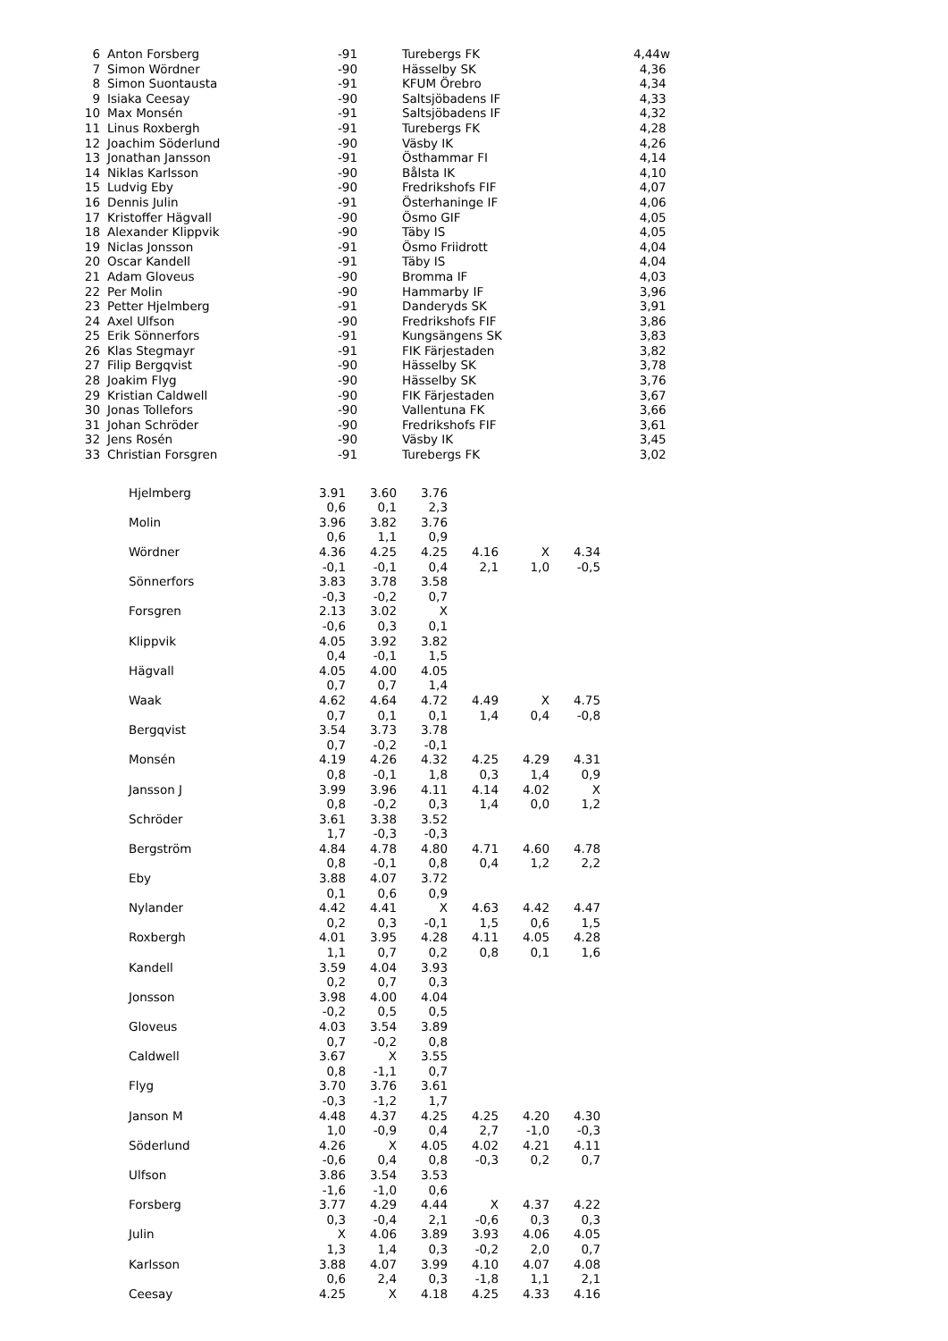| 6 | | Anton Forsberg | -91 | | Turebergs FK | 4,44w |
| 7 | | Simon Wördner | -90 | | Hässelby SK | 4,36 |
| 8 | | Simon Suontausta | -91 | | KFUM Örebro | 4,34 |
| 9 | | Isiaka Ceesay | -90 | | Saltsjöbadens IF | 4,33 |
| 10 | | Max Monsén | -91 | | Saltsjöbadens IF | 4,32 |
| 11 | | Linus Roxbergh | -91 | | Turebergs FK | 4,28 |
| 12 | | Joachim Söderlund | -90 | | Väsby IK | 4,26 |
| 13 | | Jonathan Jansson | -91 | | Östhammar FI | 4,14 |
| 14 | | Niklas Karlsson | -90 | | Bålsta IK | 4,10 |
| 15 | | Ludvig Eby | -90 | | Fredrikshofs FIF | 4,07 |
| 16 | | Dennis Julin | -91 | | Österhaninge IF | 4,06 |
| 17 | | Kristoffer Hägvall | -90 | | Ösmo GIF | 4,05 |
| 18 | | Alexander Klippvik | -90 | | Täby IS | 4,05 |
| 19 | | Niclas Jonsson | -91 | | Ösmo Friidrott | 4,04 |
| 20 | | Oscar Kandell | -91 | | Täby IS | 4,04 |
| 21 | | Adam Gloveus | -90 | | Bromma IF | 4,03 |
| 22 | | Per Molin | -90 | | Hammarby IF | 3,96 |
| 23 | | Petter Hjelmberg | -91 | | Danderyds SK | 3,91 |
| 24 | | Axel Ulfson | -90 | | Fredrikshofs FIF | 3,86 |
| 25 | | Erik Sönnerfors | -91 | | Kungsängens SK | 3,83 |
| 26 | | Klas Stegmayr | -91 | | FIK Färjestaden | 3,82 |
| 27 | | Filip Bergqvist | -90 | | Hässelby SK | 3,78 |
| 28 | | Joakim Flyg | -90 | | Hässelby SK | 3,76 |
| 29 | | Kristian Caldwell | -90 | | FIK Färjestaden | 3,67 |
| 30 | | Jonas Tollefors | -90 | | Vallentuna FK | 3,66 |
| 31 | | Johan Schröder | -90 | | Fredrikshofs FIF | 3,61 |
| 32 | | Jens Rosén | -90 | | Väsby IK | 3,45 |
| 33 | | Christian Forsgren | -91 | | Turebergs FK | 3,02 |
| Hjelmberg | 3.91 | 3.60 | 3.76 | | | |
| | 0,6 | 0,1 | 2,3 | | | |
| Molin | 3.96 | 3.82 | 3.76 | | | |
| | 0,6 | 1,1 | 0,9 | | | |
| Wördner | 4.36 | 4.25 | 4.25 | 4.16 | X | 4.34 |
| | -0,1 | -0,1 | 0,4 | 2,1 | 1,0 | -0,5 |
| Sönnerfors | 3.83 | 3.78 | 3.58 | | | |
| | -0,3 | -0,2 | 0,7 | | | |
| Forsgren | 2.13 | 3.02 | X | | | |
| | -0,6 | 0,3 | 0,1 | | | |
| Klippvik | 4.05 | 3.92 | 3.82 | | | |
| | 0,4 | -0,1 | 1,5 | | | |
| Hägvall | 4.05 | 4.00 | 4.05 | | | |
| | 0,7 | 0,7 | 1,4 | | | |
| Waak | 4.62 | 4.64 | 4.72 | 4.49 | X | 4.75 |
| | 0,7 | 0,1 | 0,1 | 1,4 | 0,4 | -0,8 |
| Bergqvist | 3.54 | 3.73 | 3.78 | | | |
| | 0,7 | -0,2 | -0,1 | | | |
| Monsén | 4.19 | 4.26 | 4.32 | 4.25 | 4.29 | 4.31 |
| | 0,8 | -0,1 | 1,8 | 0,3 | 1,4 | 0,9 |
| Jansson J | 3.99 | 3.96 | 4.11 | 4.14 | 4.02 | X |
| | 0,8 | -0,2 | 0,3 | 1,4 | 0,0 | 1,2 |
| Schröder | 3.61 | 3.38 | 3.52 | | | |
| | 1,7 | -0,3 | -0,3 | | | |
| Bergström | 4.84 | 4.78 | 4.80 | 4.71 | 4.60 | 4.78 |
| | 0,8 | -0,1 | 0,8 | 0,4 | 1,2 | 2,2 |
| Eby | 3.88 | 4.07 | 3.72 | | | |
| | 0,1 | 0,6 | 0,9 | | | |
| Nylander | 4.42 | 4.41 | X | 4.63 | 4.42 | 4.47 |
| | 0,2 | 0,3 | -0,1 | 1,5 | 0,6 | 1,5 |
| Roxbergh | 4.01 | 3.95 | 4.28 | 4.11 | 4.05 | 4.28 |
| | 1,1 | 0,7 | 0,2 | 0,8 | 0,1 | 1,6 |
| Kandell | 3.59 | 4.04 | 3.93 | | | |
| | 0,2 | 0,7 | 0,3 | | | |
| Jonsson | 3.98 | 4.00 | 4.04 | | | |
| | -0,2 | 0,5 | 0,5 | | | |
| Gloveus | 4.03 | 3.54 | 3.89 | | | |
| | 0,7 | -0,2 | 0,8 | | | |
| Caldwell | 3.67 | X | 3.55 | | | |
| | 0,8 | -1,1 | 0,7 | | | |
| Flyg | 3.70 | 3.76 | 3.61 | | | |
| | -0,3 | -1,2 | 1,7 | | | |
| Janson M | 4.48 | 4.37 | 4.25 | 4.25 | 4.20 | 4.30 |
| | 1,0 | -0,9 | 0,4 | 2,7 | -1,0 | -0,3 |
| Söderlund | 4.26 | X | 4.05 | 4.02 | 4.21 | 4.11 |
| | -0,6 | 0,4 | 0,8 | -0,3 | 0,2 | 0,7 |
| Ulfson | 3.86 | 3.54 | 3.53 | | | |
| | -1,6 | -1,0 | 0,6 | | | |
| Forsberg | 3.77 | 4.29 | 4.44 | X | 4.37 | 4.22 |
| | 0,3 | -0,4 | 2,1 | -0,6 | 0,3 | 0,3 |
| Julin | X | 4.06 | 3.89 | 3.93 | 4.06 | 4.05 |
| | 1,3 | 1,4 | 0,3 | -0,2 | 2,0 | 0,7 |
| Karlsson | 3.88 | 4.07 | 3.99 | 4.10 | 4.07 | 4.08 |
| | 0,6 | 2,4 | 0,3 | -1,8 | 1,1 | 2,1 |
| Ceesay | 4.25 | X | 4.18 | 4.25 | 4.33 | 4.16 |